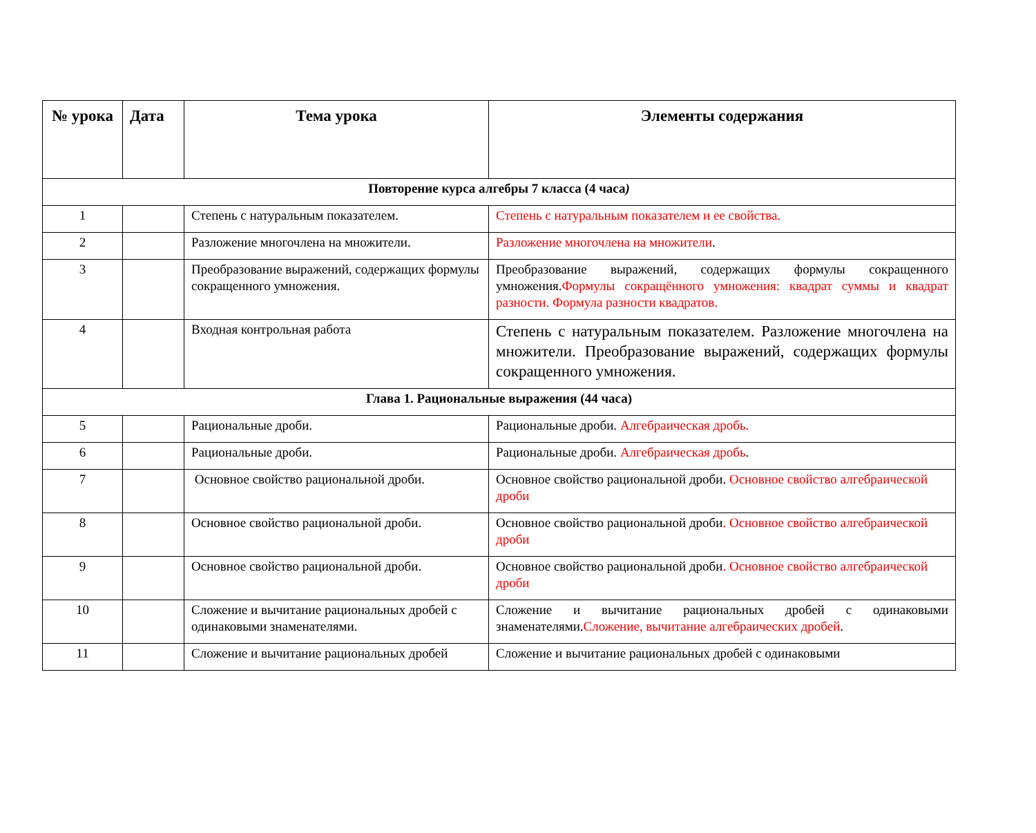| № урока | Дата | Тема урока | Элементы содержания |
| --- | --- | --- | --- |
| Повторение курса алгебры 7 класса (4 часа ) | | | |
| 1 | | Степень с натуральным показателем. | Степень с натуральным показателем и ее свойства. |
| 2 | | Разложение многочлена на множители. | Разложение многочлена на множители . |
| 3 | | Преобразование выражений, содержащих формулы сокращенного умножения. | Преобразование выражений, содержащих формулы сокращенного умножения. Формулы сокращённого умножения: квадрат суммы и квадрат разности. Формула разности квадратов. |
| 4 | | Входная контрольная работа | Степень с натуральным показателем. Разложение многочлена на множители. Преобразование выражений, содержащих формулы сокращенного умножения. |
| Глава 1. Рациональные выражения (44 часа) | | | |
| 5 | | Рациональные дроби. | Рациональные дроби. Алгебраическая дробь. |
| 6 | | Рациональные дроби. | Рациональные дроби. Алгебраическая дробь . |
| 7 | | Основное свойство рациональной дроби. | Основное свойство рациональной дроби. Основное свойство алгебраической дроби |
| 8 | | Основное свойство рациональной дроби. | Основное свойство рациональной дроби . Основное свойство алгебраической дроби |
| 9 | | Основное свойство рациональной дроби. | Основное свойство рациональной дроби . Основное свойство алгебраической дроби |
| 10 | | Сложение и вычитание рациональных дробей с одинаковыми знаменателями. | Сложение и вычитание рациональных дробей с одинаковыми знаменателями. Сложение, вычитание алгебраических дробей . |
| 11 | | Сложение и вычитание рациональных дробей | Сложение и вычитание рациональных дробей с одинаковыми |